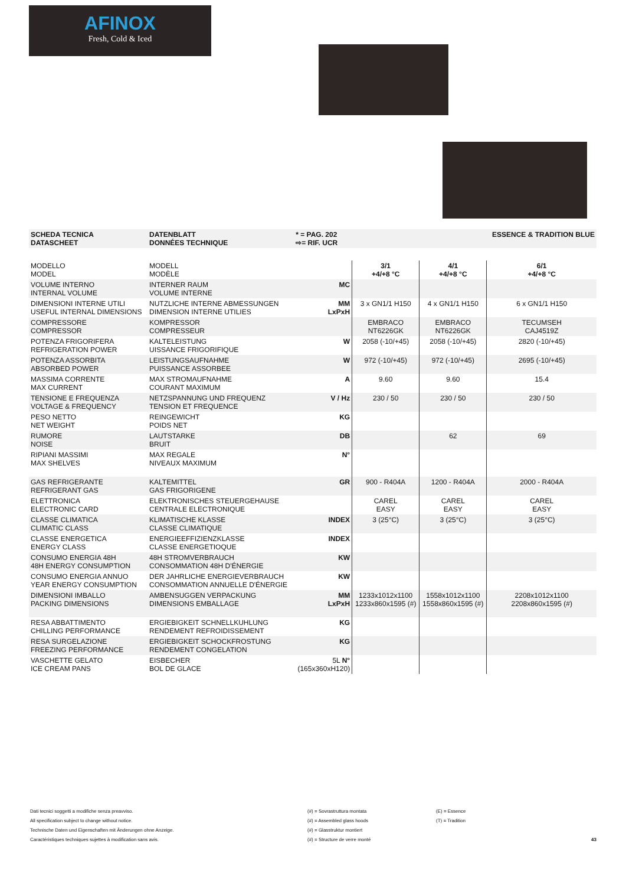AFINOX
Fresh, Cold & Iced
| SCHEDA TECNICA DATASCHEET | DATENBLATT DONNÉES TECHNIQUE | * = PAG. 202 ⇨= RIF. UCR | | | ESSENCE & TRADITION BLUE |
| --- | --- | --- | --- | --- | --- |
| MODELLO MODEL | MODELL MODÈLE | | 3/1 +4/+8 °C | 4/1 +4/+8 °C | 6/1 +4/+8 °C |
| VOLUME INTERNO INTERNAL VOLUME | INTERNER RAUM VOLUME INTERNE | MC | | | |
| DIMENSIONI INTERNE UTILI USEFUL INTERNAL DIMENSIONS | NUTZLICHE INTERNE ABMESSUNGEN DIMENSION INTERNE UTILIES | MM LxPxH | 3 x GN1/1 H150 | 4 x GN1/1 H150 | 6 x GN1/1 H150 |
| COMPRESSORE COMPRESSOR | KOMPRESSOR COMPRESSEUR | | EMBRACO NT6226GK | EMBRACO NT6226GK | TECUMSEH CAJ4519Z |
| POTENZA FRIGORIFERA REFRIGERATION POWER | KALTELEISTUNG UISSANCE FRIGORIFIQUE | W | 2058 (-10/+45) | 2058 (-10/+45) | 2820 (-10/+45) |
| POTENZA ASSORBITA ABSORBED POWER | LEISTUNGSAUFNAHME PUISSANCE ASSORBEE | W | 972 (-10/+45) | 972 (-10/+45) | 2695 (-10/+45) |
| MASSIMA CORRENTE MAX CURRENT | MAX STROMAUFNAHME COURANT MAXIMUM | A | 9.60 | 9.60 | 15.4 |
| TENSIONE E FREQUENZA VOLTAGE & FREQUENCY | NETZSPANNUNG UND FREQUENZ TENSION ET FREQUENCE | V / Hz | 230 / 50 | 230 / 50 | 230 / 50 |
| PESO NETTO NET WEIGHT | REINGEWICHT POIDS NET | KG | | | |
| RUMORE NOISE | LAUTSTARKE BRUIT | DB | | 62 | 69 |
| RIPIANI MASSIMI MAX SHELVES | MAX REGALE NIVEAUX MAXIMUM | N° | | | |
| GAS REFRIGERANTE REFRIGERANT GAS | KALTEMITTEL GAS FRIGORIGENE | GR | 900 - R404A | 1200 - R404A | 2000 - R404A |
| ELETTRONICA ELECTRONIC CARD | ELEKTRONISCHES STEUERGEHAUSE CENTRALE ELECTRONIQUE | | CAREL EASY | CAREL EASY | CAREL EASY |
| CLASSE CLIMATICA CLIMATIC CLASS | KLIMATISCHE KLASSE CLASSE CLIMATIQUE | INDEX | 3 (25°C) | 3 (25°C) | 3 (25°C) |
| CLASSE ENERGETICA ENERGY CLASS | ENERGIEEFFIZIENZKLASSE CLASSE ENERGETIOQUE | INDEX | | | |
| CONSUMO ENERGIA 48H 48H ENERGY CONSUMPTION | 48H STROMVERBRAUCH CONSOMMATION 48H D'ÉNERGIE | KW | | | |
| CONSUMO ENERGIA ANNUO YEAR ENERGY CONSUMPTION | DER JAHRLICHE ENERGIEVERBRAUCH CONSOMMATION ANNUELLE D'ÉNERGIE | KW | | | |
| DIMENSIONI IMBALLO PACKING DIMENSIONS | AMBENSUGGEN VERPACKUNG DIMENSIONS EMBALLAGE | MM LxPxH | 1233x1012x1100 1233x860x1595 (#) | 1558x1012x1100 1558x860x1595 (#) | 2208x1012x1100 2208x860x1595 (#) |
| RESA ABBATTIMENTO CHILLING PERFORMANCE | ERGIEBIGKEIT SCHNELLKUHLUNG RENDEMENT REFROIDISSEMENT | KG | | | |
| RESA SURGELAZIONE FREEZING PERFORMANCE | ERGIEBIGKEIT SCHOCKFROSTUNG RENDEMENT CONGELATION | KG | | | |
| VASCHETTE GELATO ICE CREAM PANS | EISBECHER BOL DE GLACE | 5L N° (165x360xH120) | | | |
Dati tecnici soggetti a modifiche senza preavviso.
All specification subject to change without notice.
Technische Daten und Eigenschaften mit Änderungen ohne Anzeige.
Caractéristiques techniques sujettes à modification sans avis.
(#) = Sovrastruttura montata
(#) = Assembled glass hoods
(#) = Glasstruktur montiert
(#) = Structure de verre monté
(E) = Essence
(T) = Tradition
43